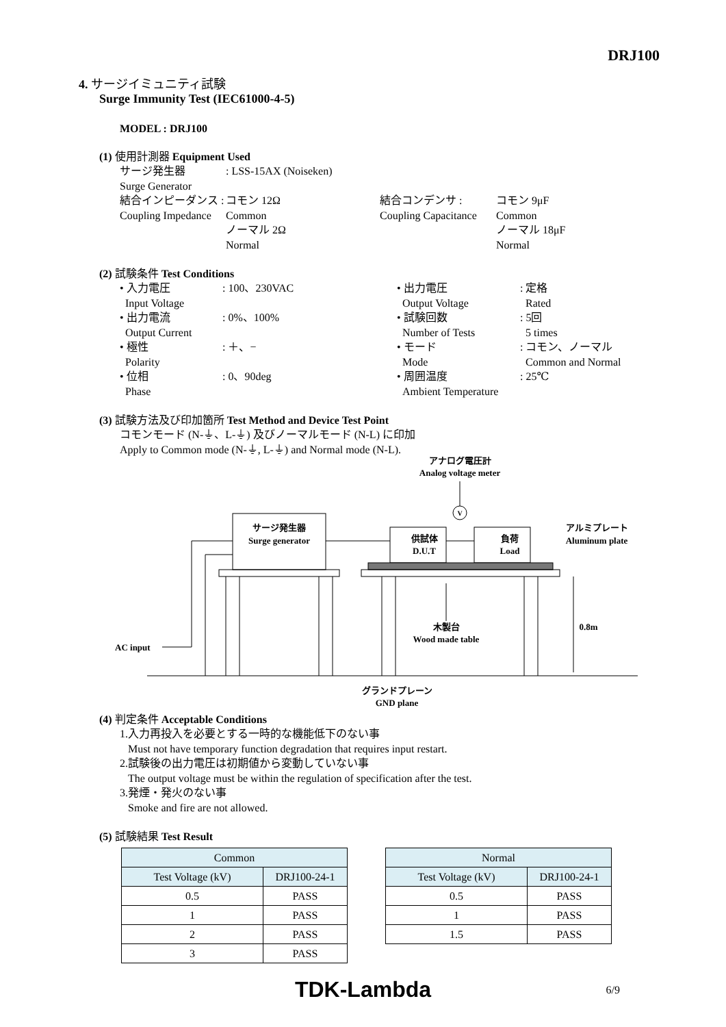DRJ100
4. サージイミュニティ試験
Surge Immunity Test (IEC61000-4-5)
MODEL : DRJ100
(1) 使用計測器 Equipment Used
| サージ発生器 Surge Generator | : LSS-15AX (Noiseken) | | |
| 結合インピーダンス : Coupling Impedance | コモン 12Ω Common ノーマル 2Ω Normal | 結合コンデンサ : Coupling Capacitance | コモン 9μF Common ノーマル 18μF Normal |
(2) 試験条件 Test Conditions
| • 入力電圧 Input Voltage | : 100、230VAC | • 出力電圧 Output Voltage | : 定格 Rated |
| • 出力電流 Output Current | : 0%、100% | • 試験回数 Number of Tests | : 5回 5 times |
| • 極性 Polarity | : ＋、− | • モード Mode | : コモン、ノーマル Common and Normal |
| • 位相 Phase | : 0、90deg | • 周囲温度 Ambient Temperature | : 25℃ |
(3) 試験方法及び印加箇所 Test Method and Device Test Point
コモンモード (N-⏚、L-⏚) 及びノーマルモード (N-L) に印加
Apply to Common mode (N-⏚, L-⏚) and Normal mode (N-L).
アナログ電圧計
Analog voltage meter
V
サージ発生器
Surge generator
供試体
D.U.T
負荷
Load
アルミプレート
Aluminum plate
0.8m
木製台
Wood made table
AC input
グランドプレーン
GND plane
(4) 判定条件 Acceptable Conditions
1.入力再投入を必要とする一時的な機能低下のない事
Must not have temporary function degradation that requires input restart.
2.試験後の出力電圧は初期値から変動していない事
The output voltage must be within the regulation of specification after the test.
3.発煙・発火のない事
Smoke and fire are not allowed.
(5) 試験結果 Test Result
| Common | |
| --- | --- |
| Test Voltage (kV) | DRJ100-24-1 |
| 0.5 | PASS |
| 1 | PASS |
| 2 | PASS |
| 3 | PASS |
| Normal | |
| --- | --- |
| Test Voltage (kV) | DRJ100-24-1 |
| 0.5 | PASS |
| 1 | PASS |
| 1.5 | PASS |
TDK-Lambda 6/9